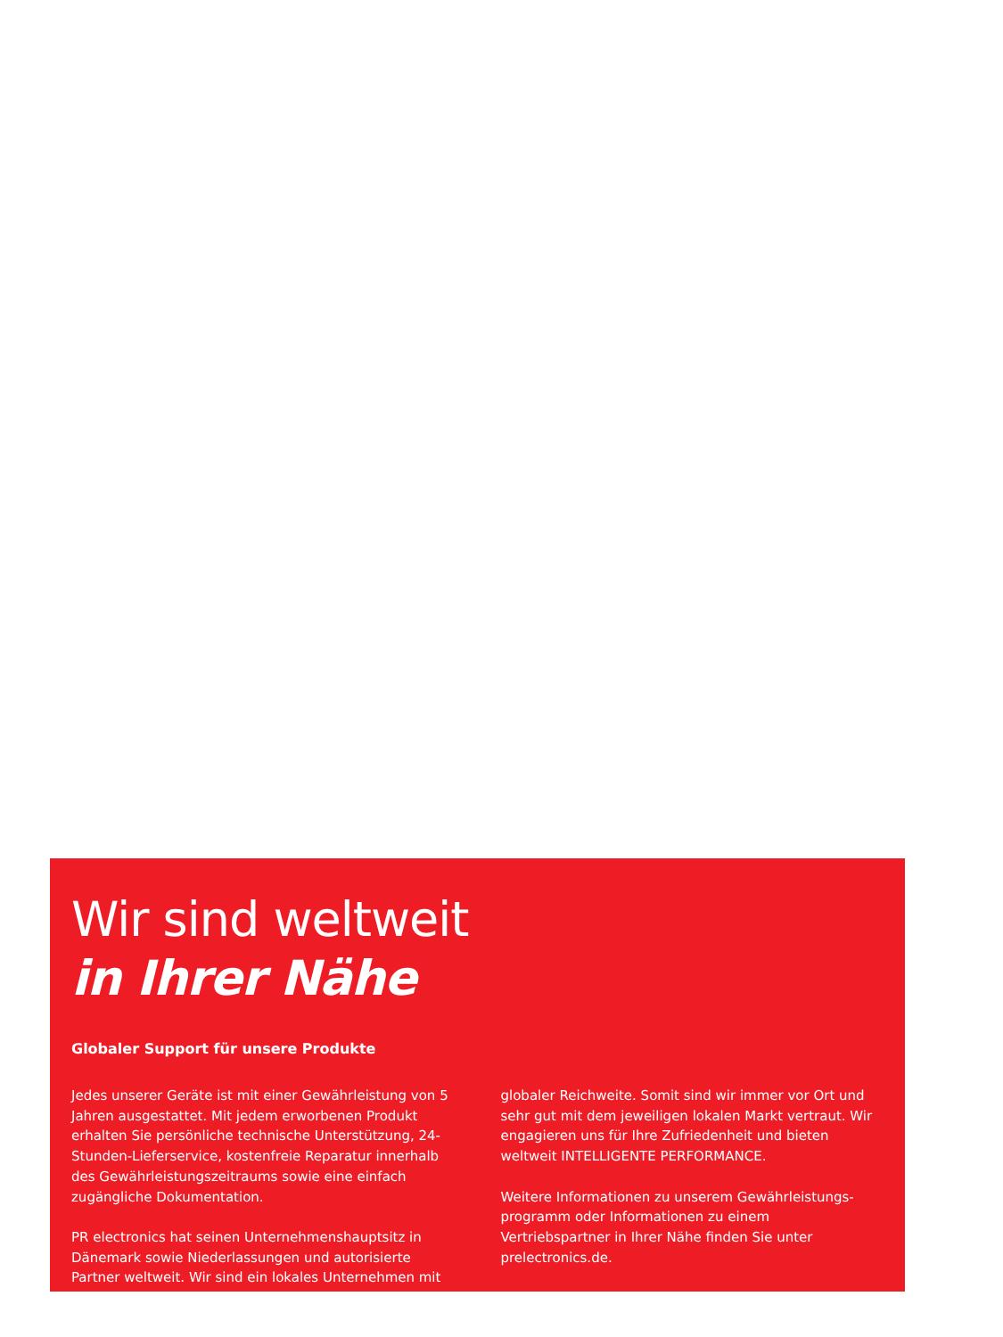Wir sind weltweit
in Ihrer Nähe
Globaler Support für unsere Produkte
Jedes unserer Geräte ist mit einer Gewährleistung von 5 Jahren ausgestattet. Mit jedem erworbenen Produkt erhalten Sie persönliche technische Unterstützung, 24-Stunden-Lieferservice, kostenfreie Reparatur innerhalb des Gewährleistungszeitraums sowie eine einfach zugängliche Dokumentation.
PR electronics hat seinen Unternehmenshauptsitz in Dänemark sowie Niederlassungen und autorisierte Partner weltweit. Wir sind ein lokales Unternehmen mit globaler Reichweite. Somit sind wir immer vor Ort und sehr gut mit dem jeweiligen lokalen Markt vertraut. Wir engagieren uns für Ihre Zufriedenheit und bieten weltweit INTELLIGENTE PERFORMANCE.
Weitere Informationen zu unserem Gewährleistungs-programm oder Informationen zu einem Vertriebspartner in Ihrer Nähe finden Sie unter prelectronics.de.